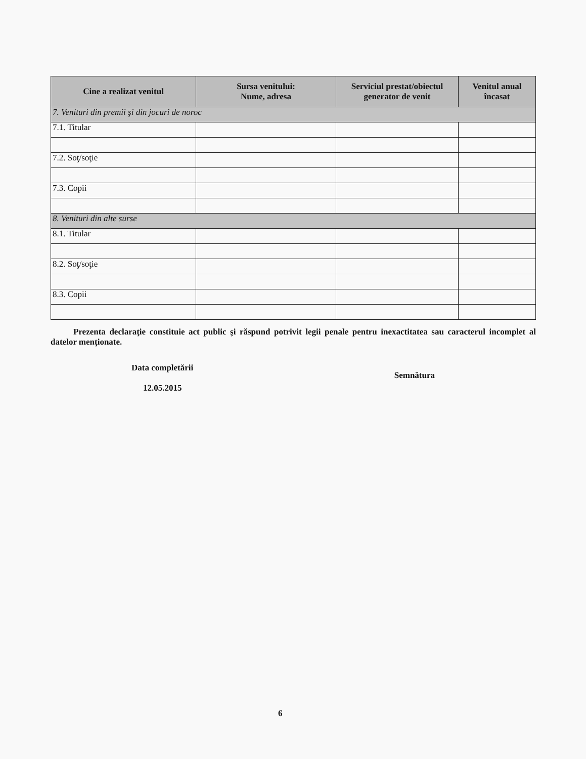| Cine a realizat venitul | Sursa venitului: Nume, adresa | Serviciul prestat/obiectul generator de venit | Venitul anual încasat |
| --- | --- | --- | --- |
| 7. Venituri din premii şi din jocuri de noroc | | | |
| 7.1. Titular | | | |
| 7.2. Soţ/soţie | | | |
| 7.3. Copii | | | |
| 8. Venituri din alte surse | | | |
| 8.1. Titular | | | |
| 8.2. Soţ/soţie | | | |
| 8.3. Copii | | | |
Prezenta declaraţie constituie act public şi răspund potrivit legii penale pentru inexactitatea sau caracterul incomplet al datelor menţionate.
Data completării
12.05.2015
Semnătura
6